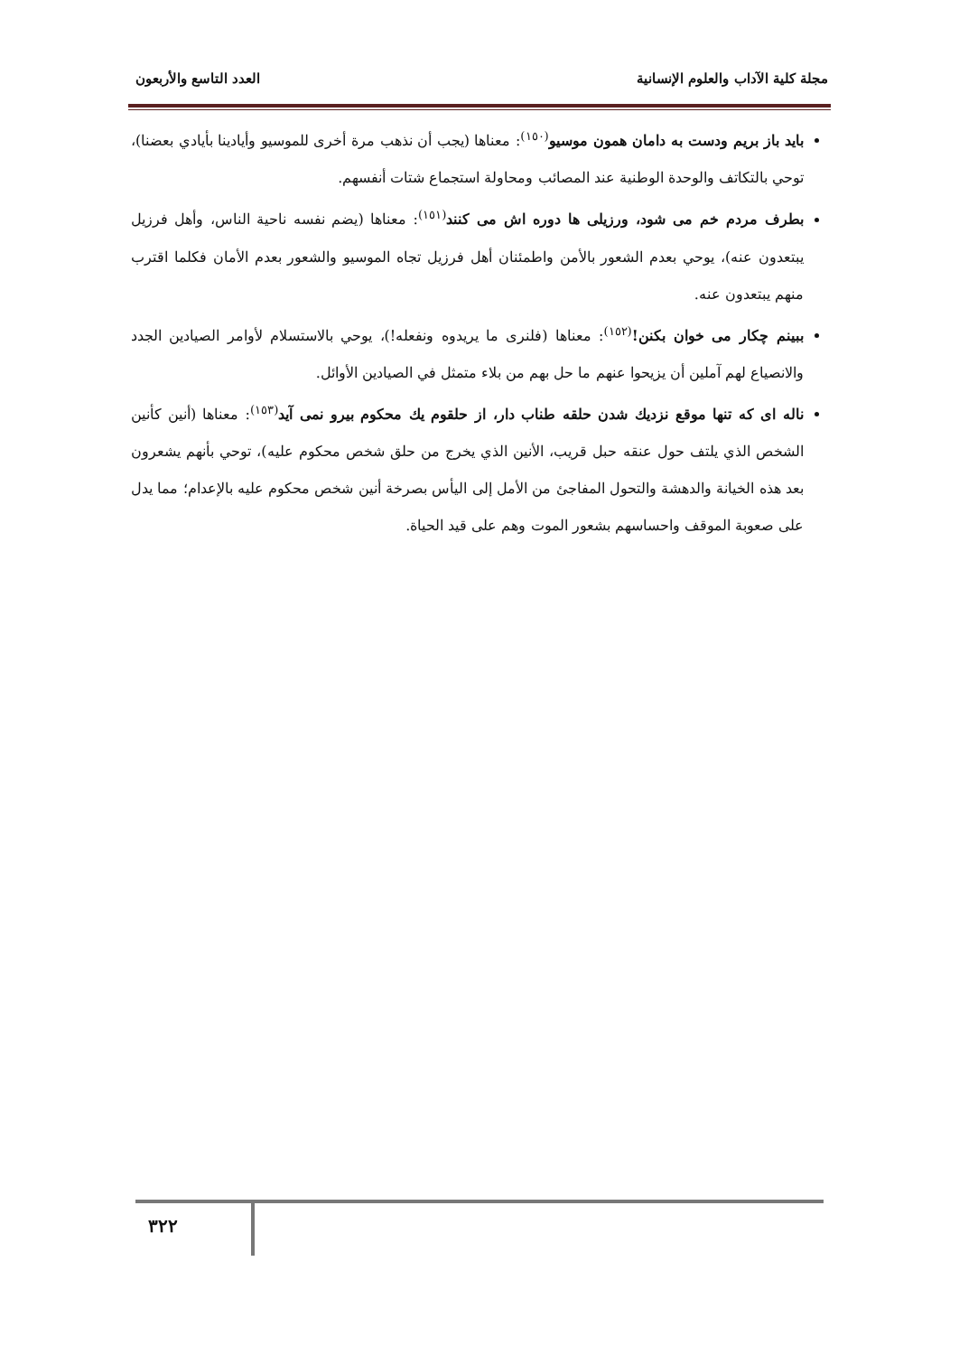مجلة كلية الآداب والعلوم الإنسانية العدد التاسع والأربعون
بايد باز بريم ودست به دامان همون موسيو<sup>(١٥٠)</sup>: معناها (يجب أن نذهب مرة أخرى للموسيو وأيادينا بأيادي بعضنا)، توحي بالتكاتف والوحدة الوطنية عند المصائب ومحاولة استجماع شتات أنفسهم.
بطرف مردم خم می شود، ورزيلى ها دوره اش می كنند<sup>(١٥١)</sup>: معناها (يضم نفسه ناحية الناس، وأهل فرزيل يبتعدون عنه)، يوحي بعدم الشعور بالأمن واطمئنان أهل فرزيل تجاه الموسيو والشعور بعدم الأمان فكلما اقترب منهم يبتعدون عنه.
ببينم چكار مى خوان بكنن!<sup>(١٥٢)</sup>: معناها (فلنرى ما يريدوه ونفعله!)، يوحي بالاستسلام لأوامر الصيادين الجدد والانصياع لهم آملين أن يزيحوا عنهم ما حل بهم من بلاء متمثل في الصيادين الأوائل.
ناله ای كه تنها موقع نزديك شدن حلقه طناب دار، از حلقوم يك محكوم بيرو نمى آيد<sup>(١٥٣)</sup>: معناها (أنين كأنين الشخص الذي يلتف حول عنقه حبل قريب، الأنين الذي يخرج من حلق شخص محكوم عليه)، توحي بأنهم يشعرون بعد هذه الخيانة والدهشة والتحول المفاجئ من الأمل إلى اليأس بصرخة أنين شخص محكوم عليه بالإعدام؛ مما يدل على صعوبة الموقف واحساسهم بشعور الموت وهم على قيد الحياة.
٣٢٢